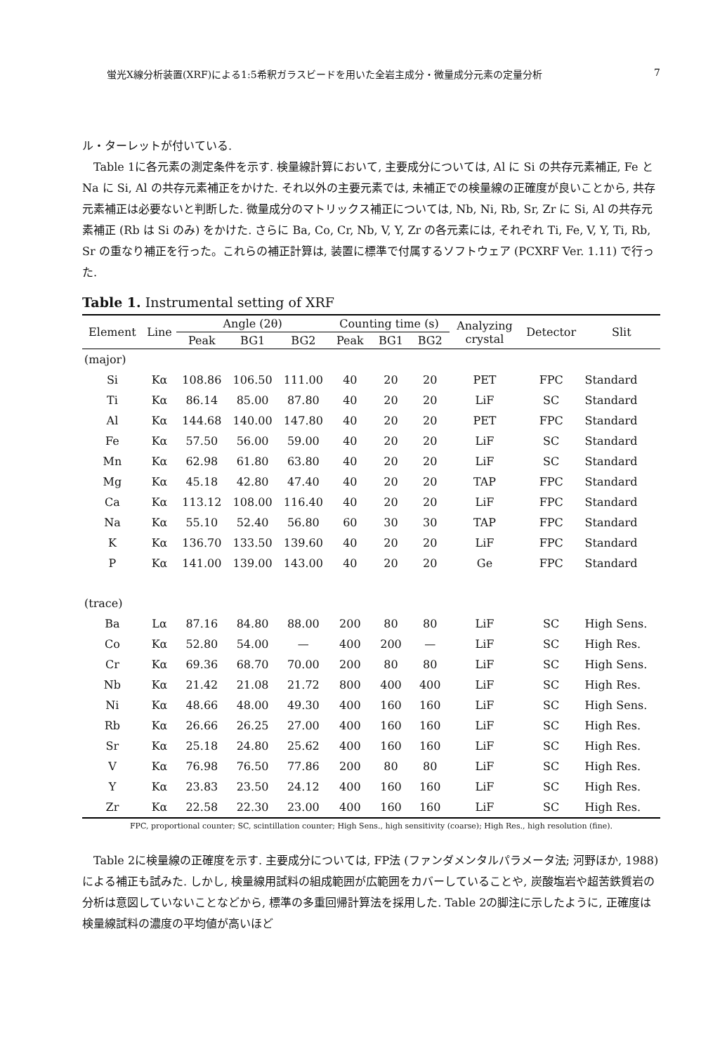蛍光X線分析装置(XRF)による1:5希釈ガラスビードを用いた全岩主成分・微量成分元素の定量分析 7
ル・ターレットが付いている.
Table 1に各元素の測定条件を示す. 検量線計算において, 主要成分については, Al に Si の共存元素補正, Fe と Na に Si, Al の共存元素補正をかけた. それ以外の主要元素では, 未補正での検量線の正確度が良いことから, 共存元素補正は必要ないと判断した. 微量成分のマトリックス補正については, Nb, Ni, Rb, Sr, Zr に Si, Al の共存元素補正 (Rb は Si のみ) をかけた. さらに Ba, Co, Cr, Nb, V, Y, Zr の各元素には, それぞれ Ti, Fe, V, Y, Ti, Rb, Sr の重なり補正を行った。これらの補正計算は, 装置に標準で付属するソフトウェア (PCXRF Ver. 1.11) で行った.
Table 1. Instrumental setting of XRF
| Element | Line | Angle (2θ) | | | Counting time (s) | | | Analyzing crystal | Detector | Slit |
| --- | --- | --- | --- | --- | --- | --- | --- | --- | --- | --- |
| | | Peak | BG1 | BG2 | Peak | BG1 | BG2 | | | |
| (major) | | | | | | | | | | |
| Si | Kα | 108.86 | 106.50 | 111.00 | 40 | 20 | 20 | PET | FPC | Standard |
| Ti | Kα | 86.14 | 85.00 | 87.80 | 40 | 20 | 20 | LiF | SC | Standard |
| Al | Kα | 144.68 | 140.00 | 147.80 | 40 | 20 | 20 | PET | FPC | Standard |
| Fe | Kα | 57.50 | 56.00 | 59.00 | 40 | 20 | 20 | LiF | SC | Standard |
| Mn | Kα | 62.98 | 61.80 | 63.80 | 40 | 20 | 20 | LiF | SC | Standard |
| Mg | Kα | 45.18 | 42.80 | 47.40 | 40 | 20 | 20 | TAP | FPC | Standard |
| Ca | Kα | 113.12 | 108.00 | 116.40 | 40 | 20 | 20 | LiF | FPC | Standard |
| Na | Kα | 55.10 | 52.40 | 56.80 | 60 | 30 | 30 | TAP | FPC | Standard |
| K | Kα | 136.70 | 133.50 | 139.60 | 40 | 20 | 20 | LiF | FPC | Standard |
| P | Kα | 141.00 | 139.00 | 143.00 | 40 | 20 | 20 | Ge | FPC | Standard |
| (trace) | | | | | | | | | | |
| Ba | Lα | 87.16 | 84.80 | 88.00 | 200 | 80 | 80 | LiF | SC | High Sens. |
| Co | Kα | 52.80 | 54.00 | — | 400 | 200 | — | LiF | SC | High Res. |
| Cr | Kα | 69.36 | 68.70 | 70.00 | 200 | 80 | 80 | LiF | SC | High Sens. |
| Nb | Kα | 21.42 | 21.08 | 21.72 | 800 | 400 | 400 | LiF | SC | High Res. |
| Ni | Kα | 48.66 | 48.00 | 49.30 | 400 | 160 | 160 | LiF | SC | High Sens. |
| Rb | Kα | 26.66 | 26.25 | 27.00 | 400 | 160 | 160 | LiF | SC | High Res. |
| Sr | Kα | 25.18 | 24.80 | 25.62 | 400 | 160 | 160 | LiF | SC | High Res. |
| V | Kα | 76.98 | 76.50 | 77.86 | 200 | 80 | 80 | LiF | SC | High Res. |
| Y | Kα | 23.83 | 23.50 | 24.12 | 400 | 160 | 160 | LiF | SC | High Res. |
| Zr | Kα | 22.58 | 22.30 | 23.00 | 400 | 160 | 160 | LiF | SC | High Res. |
FPC, proportional counter; SC, scintillation counter; High Sens., high sensitivity (coarse); High Res., high resolution (fine).
Table 2に検量線の正確度を示す. 主要成分については, FP法 (ファンダメンタルパラメータ法; 河野ほか, 1988) による補正も試みた. しかし, 検量線用試料の組成範囲が広範囲をカバーしていることや, 炭酸塩岩や超苦鉄質岩の分析は意図していないことなどから, 標準の多重回帰計算法を採用した. Table 2の脚注に示したように, 正確度は検量線試料の濃度の平均値が高いほど